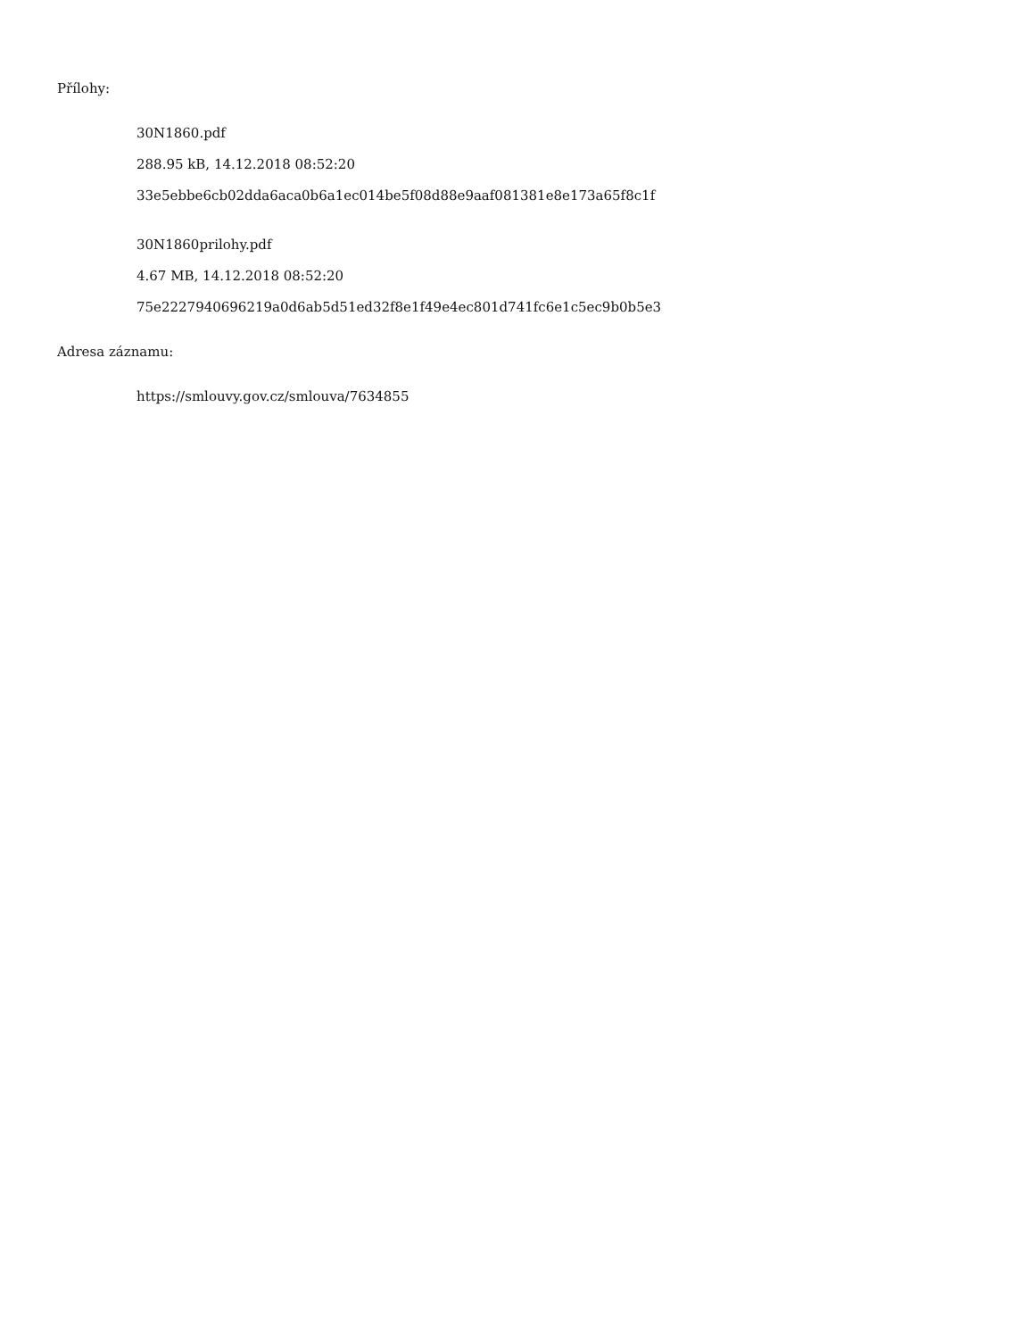Přílohy:
30N1860.pdf
288.95 kB, 14.12.2018 08:52:20
33e5ebbe6cb02dda6aca0b6a1ec014be5f08d88e9aaf081381e8e173a65f8c1f
30N1860prilohy.pdf
4.67 MB, 14.12.2018 08:52:20
75e2227940696219a0d6ab5d51ed32f8e1f49e4ec801d741fc6e1c5ec9b0b5e3
Adresa záznamu:
https://smlouvy.gov.cz/smlouva/7634855